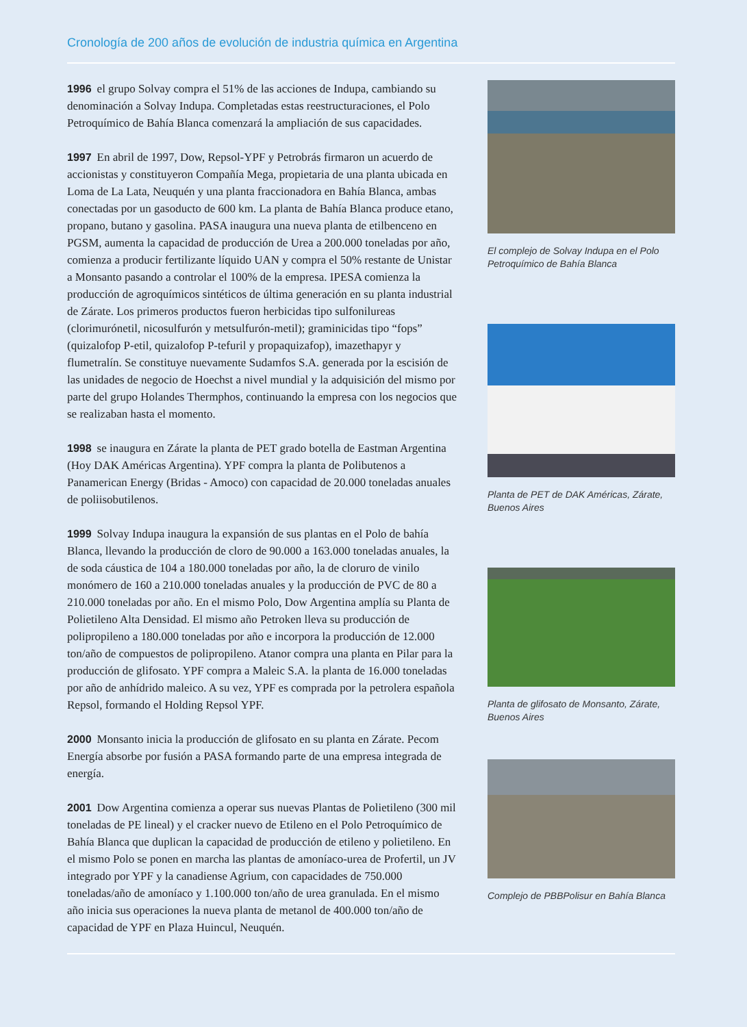Cronología de 200 años de evolución de industria química en Argentina
1996 el grupo Solvay compra el 51% de las acciones de Indupa, cambiando su denominación a Solvay Indupa. Completadas estas reestructuraciones, el Polo Petroquímico de Bahía Blanca comenzará la ampliación de sus capacidades.
1997 En abril de 1997, Dow, Repsol-YPF y Petrobrás firmaron un acuerdo de accionistas y constituyeron Compañía Mega, propietaria de una planta ubicada en Loma de La Lata, Neuquén y una planta fraccionadora en Bahía Blanca, ambas conectadas por un gasoducto de 600 km. La planta de Bahía Blanca produce etano, propano, butano y gasolina. PASA inaugura una nueva planta de etilbenceno en PGSM, aumenta la capacidad de producción de Urea a 200.000 toneladas por año, comienza a producir fertilizante líquido UAN y compra el 50% restante de Unistar a Monsanto pasando a controlar el 100% de la empresa. IPESA comienza la producción de agroquímicos sintéticos de última generación en su planta industrial de Zárate. Los primeros productos fueron herbicidas tipo sulfonilureas (clorimurónetil, nicosulfurón y metsulfurón-metil); graminicidas tipo “fops” (quizalofop P-etil, quizalofop P-tefuril y propaquizafop), imazethapyr y flumetralín. Se constituye nuevamente Sudamfos S.A. generada por la escisión de las unidades de negocio de Hoechst a nivel mundial y la adquisición del mismo por parte del grupo Holandes Thermphos, continuando la empresa con los negocios que se realizaban hasta el momento.
1998 se inaugura en Zárate la planta de PET grado botella de Eastman Argentina (Hoy DAK Américas Argentina). YPF compra la planta de Polibutenos a Panamerican Energy (Bridas - Amoco) con capacidad de 20.000 toneladas anuales de poliisobutilenos.
1999 Solvay Indupa inaugura la expansión de sus plantas en el Polo de bahía Blanca, llevando la producción de cloro de 90.000 a 163.000 toneladas anuales, la de soda cáustica de 104 a 180.000 toneladas por año, la de cloruro de vinilo monómero de 160 a 210.000 toneladas anuales y la producción de PVC de 80 a 210.000 toneladas por año. En el mismo Polo, Dow Argentina amplía su Planta de Polietileno Alta Densidad. El mismo año Petroken lleva su producción de polipropileno a 180.000 toneladas por año e incorpora la producción de 12.000 ton/año de compuestos de polipropileno. Atanor compra una planta en Pilar para la producción de glifosato. YPF compra a Maleic S.A. la planta de 16.000 toneladas por año de anhídrido maleico. A su vez, YPF es comprada por la petrolera española Repsol, formando el Holding Repsol YPF.
2000 Monsanto inicia la producción de glifosato en su planta en Zárate. Pecom Energía absorbe por fusión a PASA formando parte de una empresa integrada de energía.
2001 Dow Argentina comienza a operar sus nuevas Plantas de Polietileno (300 mil toneladas de PE lineal) y el cracker nuevo de Etileno en el Polo Petroquímico de Bahía Blanca que duplican la capacidad de producción de etileno y polietileno. En el mismo Polo se ponen en marcha las plantas de amoníaco-urea de Profertil, un JV integrado por YPF y la canadiense Agrium, con capacidades de 750.000 toneladas/año de amoníaco y 1.100.000 ton/año de urea granulada. En el mismo año inicia sus operaciones la nueva planta de metanol de 400.000 ton/año de capacidad de YPF en Plaza Huincul, Neuquén.
El complejo de Solvay Indupa en el Polo Petroquímico de Bahía Blanca
Planta de PET de DAK Américas, Zárate, Buenos Aires
Planta de glifosato de Monsanto, Zárate, Buenos Aires
Complejo de PBBPolisur en Bahía Blanca